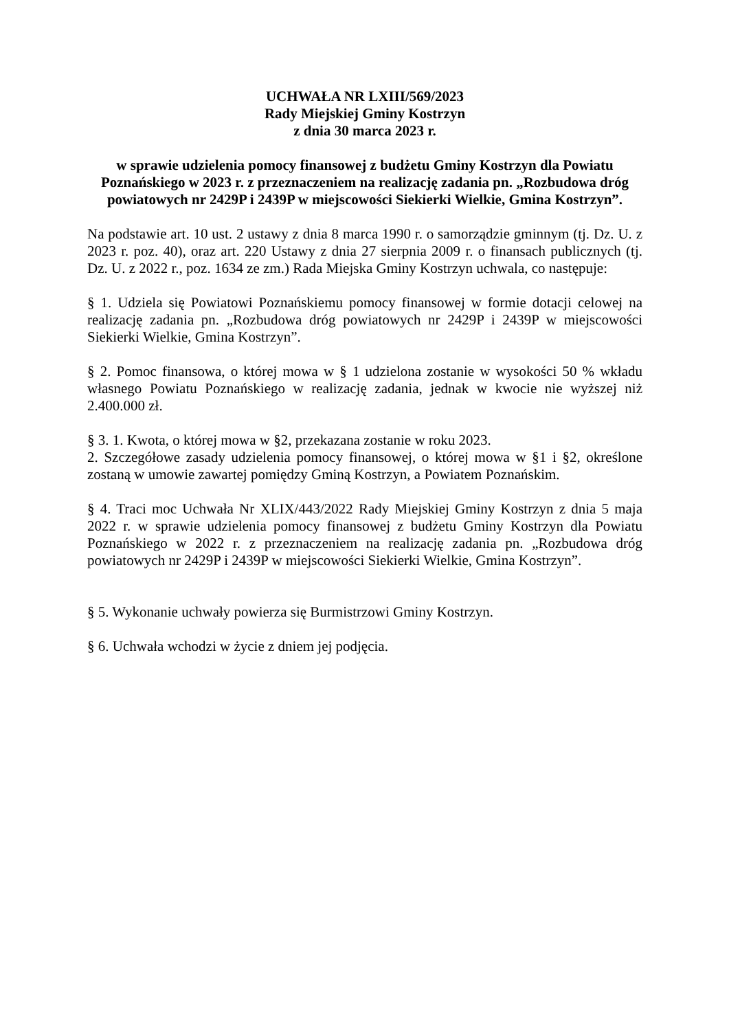UCHWAŁA NR LXIII/569/2023
Rady Miejskiej Gminy Kostrzyn
z dnia 30 marca 2023 r.
w sprawie udzielenia pomocy finansowej z budżetu Gminy Kostrzyn dla Powiatu Poznańskiego w 2023 r. z przeznaczeniem na realizację zadania pn. „Rozbudowa dróg powiatowych nr 2429P i 2439P w miejscowości Siekierki Wielkie, Gmina Kostrzyn”.
Na podstawie art. 10 ust. 2 ustawy z dnia 8 marca 1990 r. o samorządzie gminnym (tj. Dz. U. z 2023 r. poz. 40), oraz art. 220 Ustawy z dnia 27 sierpnia 2009 r. o finansach publicznych (tj. Dz. U. z 2022 r., poz. 1634 ze zm.) Rada Miejska Gminy Kostrzyn uchwala, co następuje:
§ 1. Udziela się Powiatowi Poznańskiemu pomocy finansowej w formie dotacji celowej na realizację zadania pn. „Rozbudowa dróg powiatowych nr 2429P i 2439P w miejscowości Siekierki Wielkie, Gmina Kostrzyn”.
§ 2. Pomoc finansowa, o której mowa w § 1 udzielona zostanie w wysokości 50 % wkładu własnego Powiatu Poznańskiego w realizację zadania, jednak w kwocie nie wyższej niż 2.400.000 zł.
§ 3. 1. Kwota, o której mowa w §2, przekazana zostanie w roku 2023.
2. Szczegółowe zasady udzielenia pomocy finansowej, o której mowa w §1 i §2, określone zostaną w umowie zawartej pomiędzy Gminą Kostrzyn, a Powiatem Poznańskim.
§ 4. Traci moc Uchwała Nr XLIX/443/2022 Rady Miejskiej Gminy Kostrzyn z dnia 5 maja 2022 r. w sprawie udzielenia pomocy finansowej z budżetu Gminy Kostrzyn dla Powiatu Poznańskiego w 2022 r. z przeznaczeniem na realizację zadania pn. „Rozbudowa dróg powiatowych nr 2429P i 2439P w miejscowości Siekierki Wielkie, Gmina Kostrzyn”.
§ 5. Wykonanie uchwały powierza się Burmistrzowi Gminy Kostrzyn.
§ 6. Uchwała wchodzi w życie z dniem jej podjęcia.